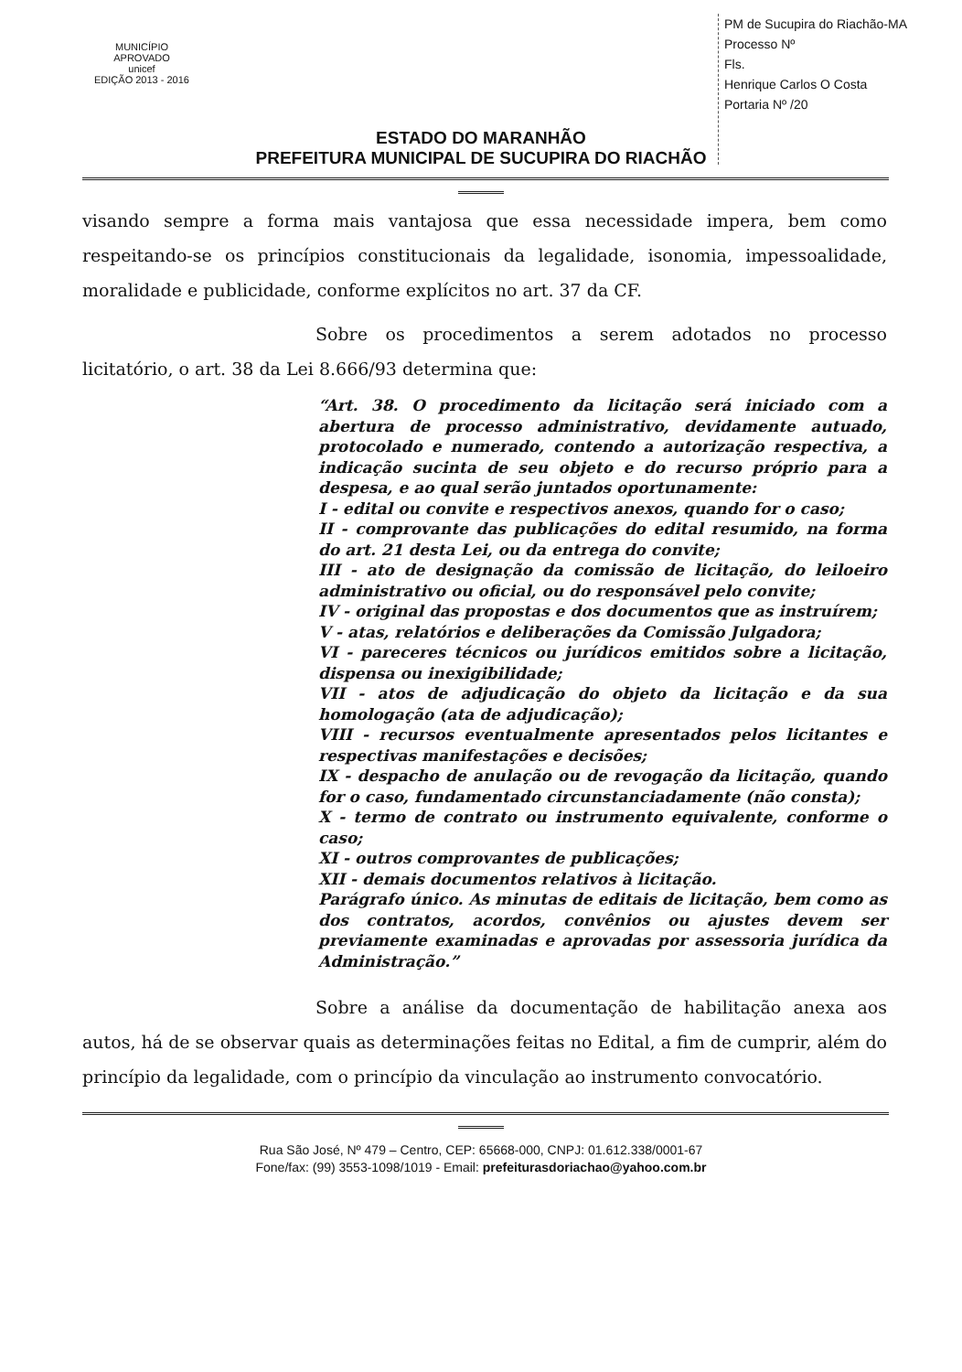MUNICÍPIO APROVADO
unicef
EDIÇÃO 2013 - 2016
PM de Sucupira do Riachão-MA
Processo Nº
Fls.
Henrique Carlos O Costa
Portaria Nº /20
ESTADO DO MARANHÃO
PREFEITURA MUNICIPAL DE SUCUPIRA DO RIACHÃO
visando sempre a forma mais vantajosa que essa necessidade impera, bem como respeitando-se os princípios constitucionais da legalidade, isonomia, impessoalidade, moralidade e publicidade, conforme explícitos no art. 37 da CF.
Sobre os procedimentos a serem adotados no processo licitatório, o art. 38 da Lei 8.666/93 determina que:
“Art. 38. O procedimento da licitação será iniciado com a abertura de processo administrativo, devidamente autuado, protocolado e numerado, contendo a autorização respectiva, a indicação sucinta de seu objeto e do recurso próprio para a despesa, e ao qual serão juntados oportunamente:
I - edital ou convite e respectivos anexos, quando for o caso;
II - comprovante das publicações do edital resumido, na forma do art. 21 desta Lei, ou da entrega do convite;
III - ato de designação da comissão de licitação, do leiloeiro administrativo ou oficial, ou do responsável pelo convite;
IV - original das propostas e dos documentos que as instruírem;
V - atas, relatórios e deliberações da Comissão Julgadora;
VI - pareceres técnicos ou jurídicos emitidos sobre a licitação, dispensa ou inexigibilidade;
VII - atos de adjudicação do objeto da licitação e da sua homologação (ata de adjudicação);
VIII - recursos eventualmente apresentados pelos licitantes e respectivas manifestações e decisões;
IX - despacho de anulação ou de revogação da licitação, quando for o caso, fundamentado circunstanciadamente (não consta);
X - termo de contrato ou instrumento equivalente, conforme o caso;
XI - outros comprovantes de publicações;
XII - demais documentos relativos à licitação.
Parágrafo único. As minutas de editais de licitação, bem como as dos contratos, acordos, convênios ou ajustes devem ser previamente examinadas e aprovadas por assessoria jurídica da Administração.”
Sobre a análise da documentação de habilitação anexa aos autos, há de se observar quais as determinações feitas no Edital, a fim de cumprir, além do princípio da legalidade, com o princípio da vinculação ao instrumento convocatório.
Rua São José, Nº 479 – Centro, CEP: 65668-000, CNPJ: 01.612.338/0001-67
Fone/fax: (99) 3553-1098/1019 - Email: prefeiturasdoriachao@yahoo.com.br